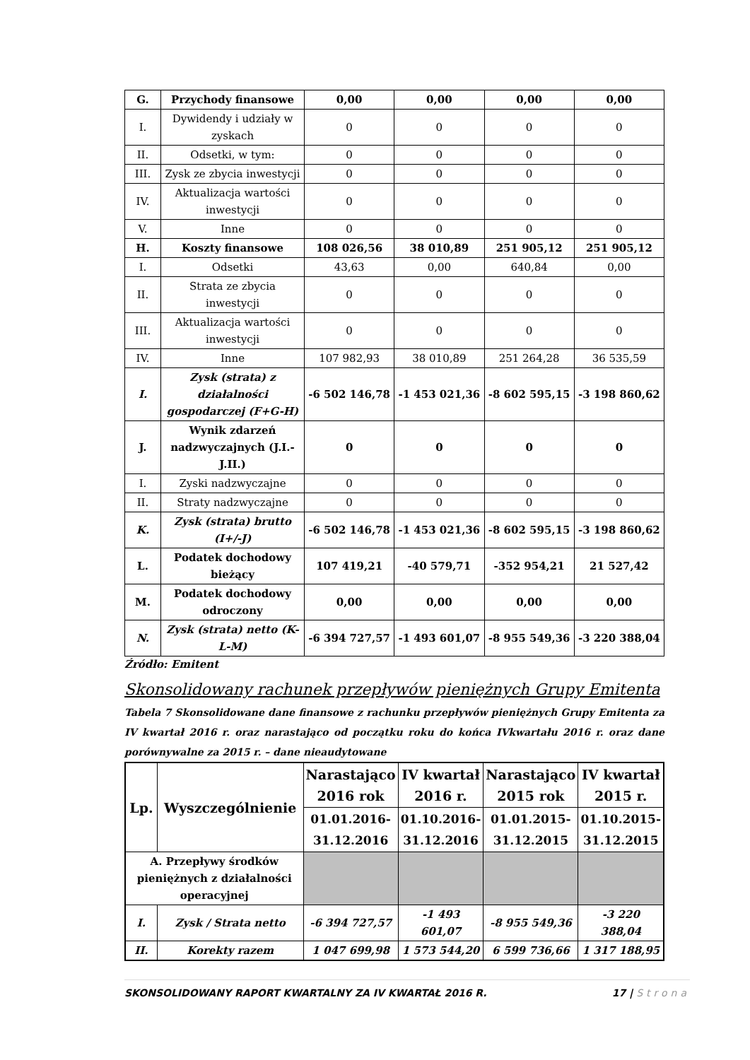| G. | Przychody finansowe | 0,00 | 0,00 | 0,00 | 0,00 |
| I. | Dywidendy i udziały w zyskach | 0 | 0 | 0 | 0 |
| II. | Odsetki, w tym: | 0 | 0 | 0 | 0 |
| III. | Zysk ze zbycia inwestycji | 0 | 0 | 0 | 0 |
| IV. | Aktualizacja wartości inwestycji | 0 | 0 | 0 | 0 |
| V. | Inne | 0 | 0 | 0 | 0 |
| H. | Koszty finansowe | 108 026,56 | 38 010,89 | 251 905,12 | 251 905,12 |
| I. | Odsetki | 43,63 | 0,00 | 640,84 | 0,00 |
| II. | Strata ze zbycia inwestycji | 0 | 0 | 0 | 0 |
| III. | Aktualizacja wartości inwestycji | 0 | 0 | 0 | 0 |
| IV. | Inne | 107 982,93 | 38 010,89 | 251 264,28 | 36 535,59 |
| I. | Zysk (strata) z działalności gospodarczej (F+G-H) | -6 502 146,78 | -1 453 021,36 | -8 602 595,15 | -3 198 860,62 |
| J. | Wynik zdarzeń nadzwyczajnych (J.I.-J.II.) | 0 | 0 | 0 | 0 |
| I. | Zyski nadzwyczajne | 0 | 0 | 0 | 0 |
| II. | Straty nadzwyczajne | 0 | 0 | 0 | 0 |
| K. | Zysk (strata) brutto (I+/-J) | -6 502 146,78 | -1 453 021,36 | -8 602 595,15 | -3 198 860,62 |
| L. | Podatek dochodowy bieżący | 107 419,21 | -40 579,71 | -352 954,21 | 21 527,42 |
| M. | Podatek dochodowy odroczony | 0,00 | 0,00 | 0,00 | 0,00 |
| N. | Zysk (strata) netto (K-L-M) | -6 394 727,57 | -1 493 601,07 | -8 955 549,36 | -3 220 388,04 |
Źródło: Emitent
Skonsolidowany rachunek przepływów pieniężnych Grupy Emitenta
Tabela 7 Skonsolidowane dane finansowe z rachunku przepływów pieniężnych Grupy Emitenta za IV kwartał 2016 r. oraz narastająco od początku roku do końca IVkwartału 2016 r. oraz dane porównywalne za 2015 r. – dane nieaudytowane
| Lp. | Wyszczególnienie | Narastająco 2016 rok | IV kwartał 2016 r. | Narastająco 2015 rok | IV kwartał 2015 r. |
| --- | --- | --- | --- | --- | --- |
| | | 01.01.2016-31.12.2016 | 01.10.2016-31.12.2016 | 01.01.2015-31.12.2015 | 01.10.2015-31.12.2015 |
| A. Przepływy środków pieniężnych z działalności operacyjnej | | | | | |
| I. | Zysk / Strata netto | -6 394 727,57 | -1 493 601,07 | -8 955 549,36 | -3 220 388,04 |
| II. | Korekty razem | 1 047 699,98 | 1 573 544,20 | 6 599 736,66 | 1 317 188,95 |
SKONSOLIDOWANY RAPORT KWARTALNY ZA IV KWARTAŁ 2016 R. 17 | Strona